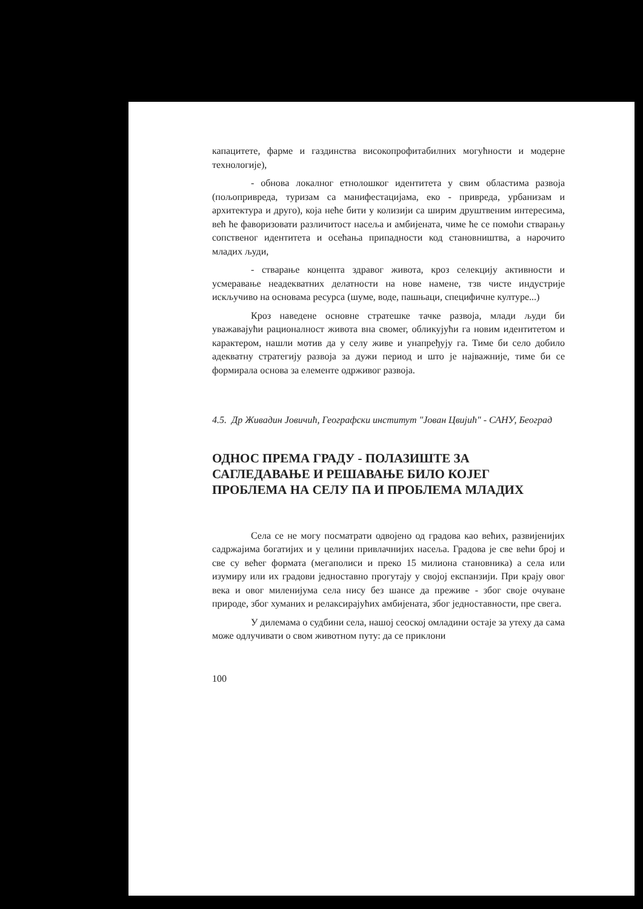капацитете, фарме и газдинства високопрофитабилних могућности и модерне технологије),
- обнова локалног етнолошког идентитета у свим областима развоја (пољопривреда, туризам са манифестацијама, еко - привреда, урбанизам и архитектура и друго), која неће бити у колизији са ширим друштвеним интересима, већ ће фаворизовати различитост насеља и амбијената, чиме ће се помоћи стварању сопственог идентитета и осећања припадности код становништва, а нарочито младих људи,
- стварање концепта здравог живота, кроз селекцију активности и усмеравање неадекватних делатности на нове намене, тзв чисте индустрије искључиво на основама ресурса (шуме, воде, пашњаци, специфичне културе...)
Кроз наведене основне стратешке тачке развоја, млади људи би уважавајући рационалност живота вна свомег, обликујући га новим идентитетом и карактером, нашли мотив да у селу живе и унапређују га. Тиме би село добило адекватну стратегију развоја за дужи период и што је најважније, тиме би се формирала основа за елементе одрживог развоја.
4.5. Др Живадин Јовичић, Географски институт "Јован Цвијић" - САНУ, Београд
ОДНОС ПРЕМА ГРАДУ - ПОЛАЗИШТЕ ЗА САГЛЕДАВАЊЕ И РЕШАВАЊЕ БИЛО КОЈЕГ ПРОБЛЕМА НА СЕЛУ ПА И ПРОБЛЕМА МЛАДИХ
Села се не могу посматрати одвојено од градова као већих, развијенијих садржајима богатијих и у целини привлачнијих насеља. Градова је све већи број и све су већег формата (мегаполиси и преко 15 милиона становника) а села или изумиру или их градови једноставно прогутају у својој експанзији. При крају овог века и овог миленијума села нису без шансе да преживе - због своје очуване природе, због хуманих и релаксирајућих амбијената, због једноставности, пре свега.
У дилемама о судбини села, нашој сеоској омладини остаје за утеху да сама може одлучивати о свом животном путу: да се приклони
100